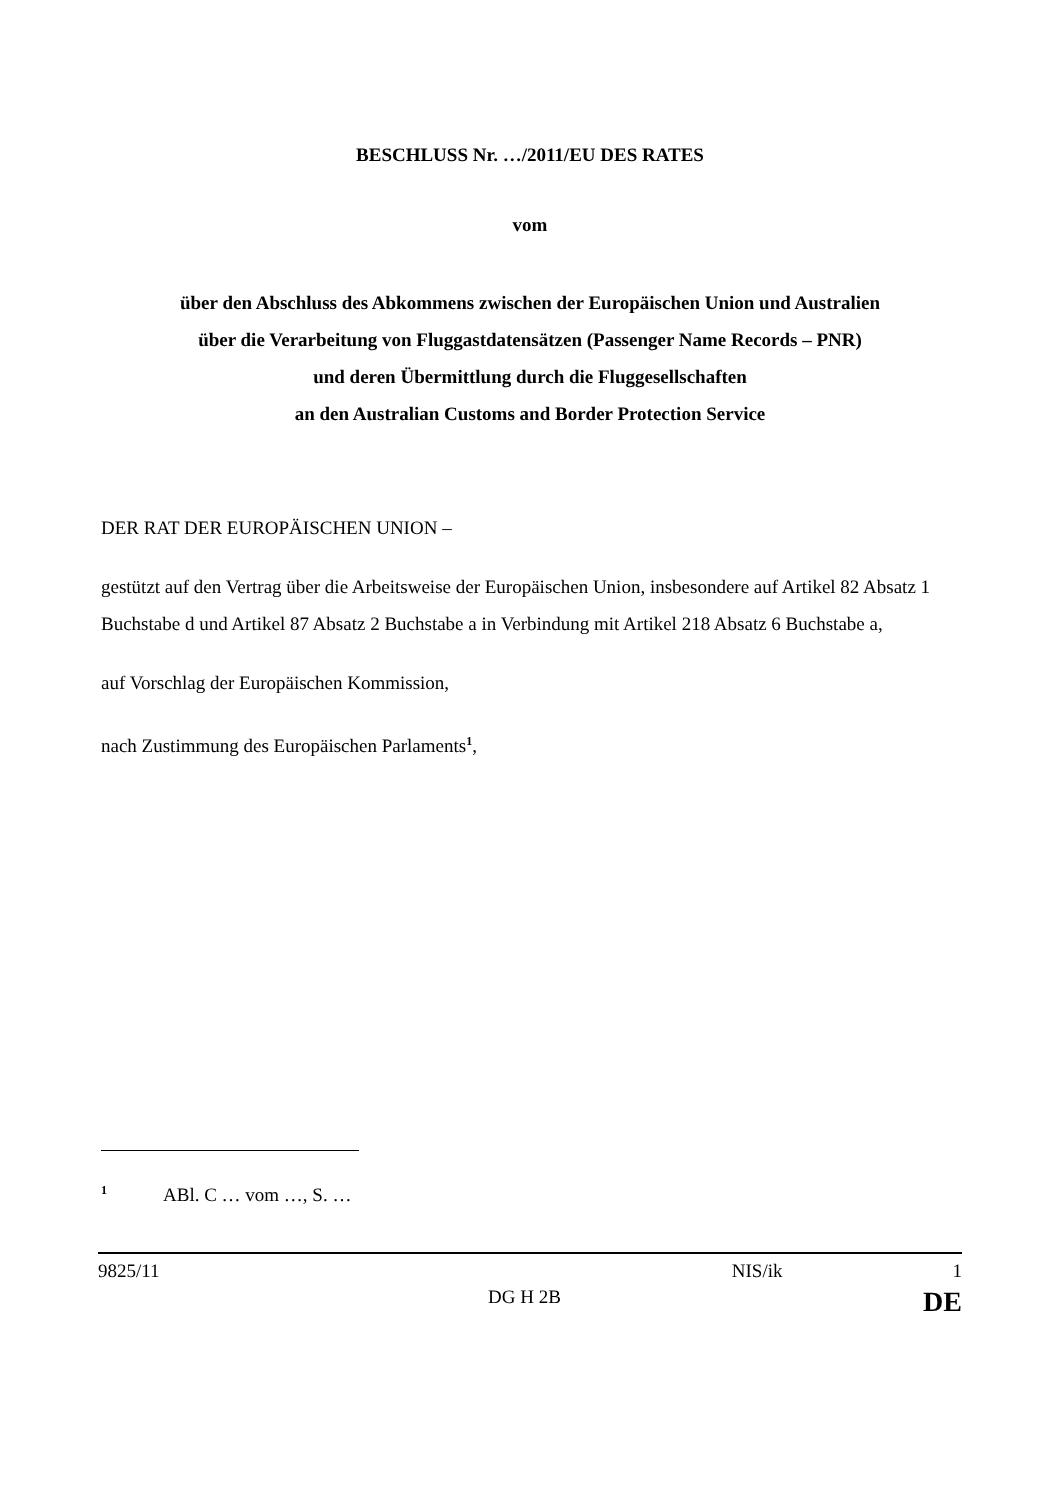BESCHLUSS Nr. …/2011/EU DES RATES
vom
über den Abschluss des Abkommens zwischen der Europäischen Union und Australien
über die Verarbeitung von Fluggastdatensätzen (Passenger Name Records – PNR)
und deren Übermittlung durch die Fluggesellschaften
an den Australian Customs and Border Protection Service
DER RAT DER EUROPÄISCHEN UNION –
gestützt auf den Vertrag über die Arbeitsweise der Europäischen Union, insbesondere auf Artikel 82 Absatz 1 Buchstabe d und Artikel 87 Absatz 2 Buchstabe a in Verbindung mit Artikel 218 Absatz 6 Buchstabe a,
auf Vorschlag der Europäischen Kommission,
nach Zustimmung des Europäischen Parlaments<sup>1</sup>,
<sup>1</sup> ABl. C … vom …, S. …
9825/11 NIS/ik 1
DG H 2B DE